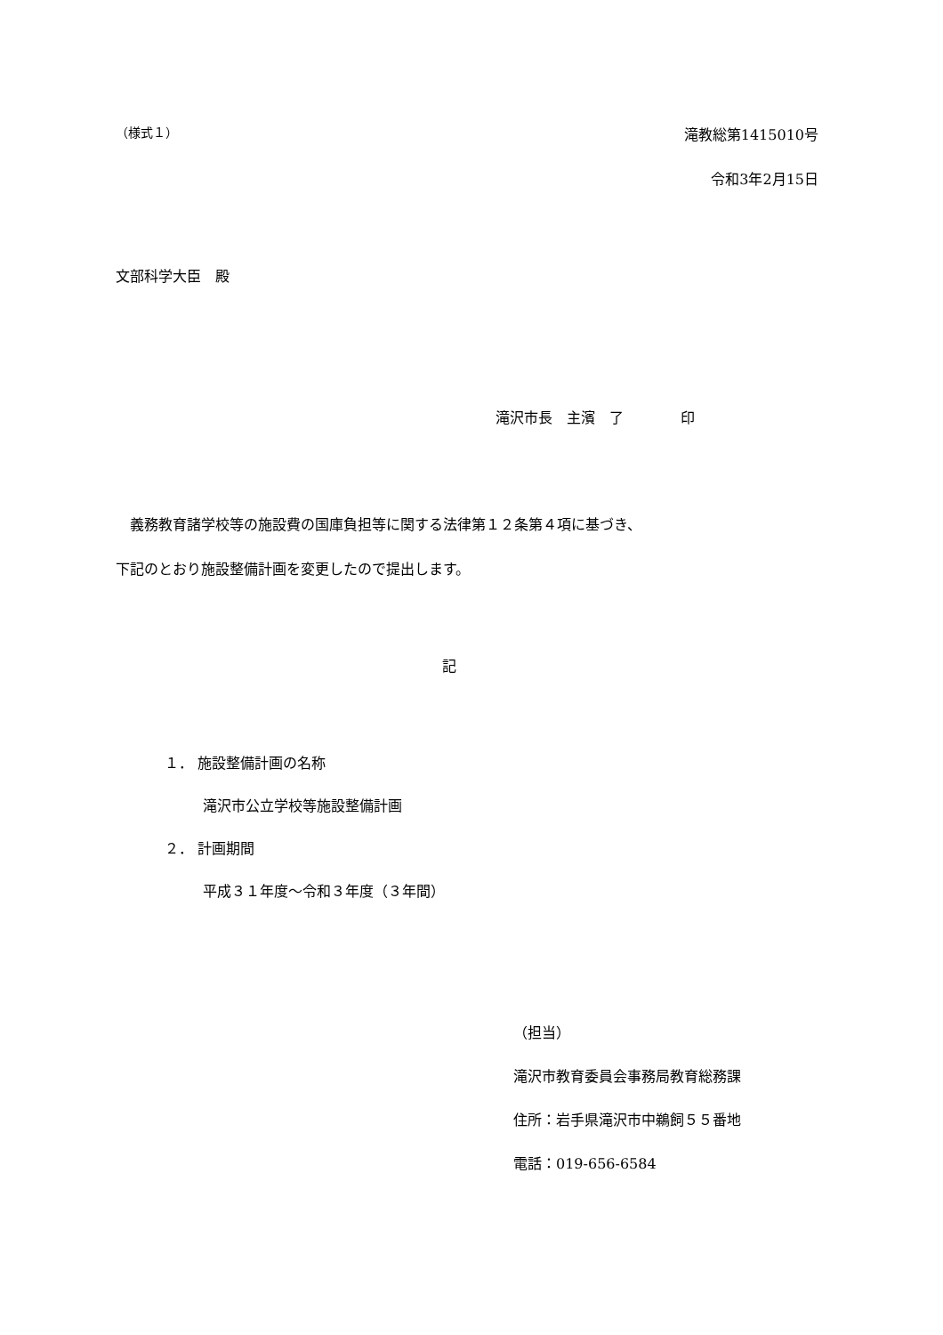（様式１） 滝教総第1415010号
令和3年2月15日
文部科学大臣　殿
滝沢市長　主濱　了　　　　印
　義務教育諸学校等の施設費の国庫負担等に関する法律第１２条第４項に基づき、
下記のとおり施設整備計画を変更したので提出します。
記
１． 施設整備計画の名称
滝沢市公立学校等施設整備計画
２． 計画期間
平成３１年度～令和３年度（３年間）
（担当）
滝沢市教育委員会事務局教育総務課
住所：岩手県滝沢市中鵜飼５５番地
電話：019-656-6584